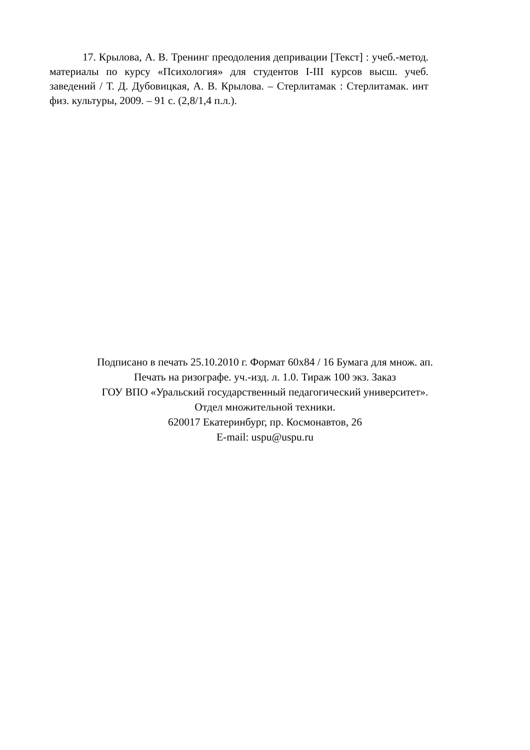17. Крылова, А. В. Тренинг преодоления депривации [Текст] : учеб.-метод. материалы по курсу «Психология» для студентов I-III курсов высш. учеб. заведений / Т. Д. Дубовицкая, А. В. Крылова. – Стерлитамак : Стерлитамак. инт физ. культуры, 2009. – 91 с. (2,8/1,4 п.л.).
Подписано в печать 25.10.2010 г. Формат 60х84 / 16 Бумага для множ. ап.
Печать на ризографе. уч.-изд. л. 1.0. Тираж 100 экз. Заказ
ГОУ ВПО «Уральский государственный педагогический университет».
Отдел множительной техники.
620017 Екатеринбург, пр. Космонавтов, 26
E-mail: uspu@uspu.ru